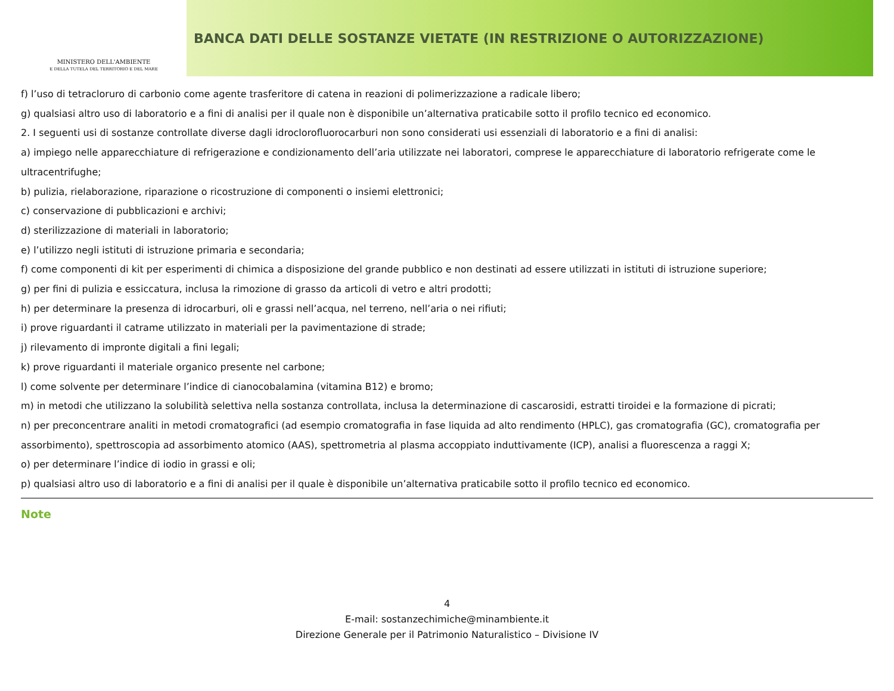MINISTERO DELL'AMBIENTE
E DELLA TUTELA DEL TERRITORIO E DEL MARE
BANCA DATI DELLE SOSTANZE VIETATE (IN RESTRIZIONE O AUTORIZZAZIONE)
f) l’uso di tetracloruro di carbonio come agente trasferitore di catena in reazioni di polimerizzazione a radicale libero;
g) qualsiasi altro uso di laboratorio e a fini di analisi per il quale non è disponibile un’alternativa praticabile sotto il profilo tecnico ed economico.
2. I seguenti usi di sostanze controllate diverse dagli idroclorofluorocarburi non sono considerati usi essenziali di laboratorio e a fini di analisi:
a) impiego nelle apparecchiature di refrigerazione e condizionamento dell’aria utilizzate nei laboratori, comprese le apparecchiature di laboratorio refrigerate come le ultracentrifughe;
b) pulizia, rielaborazione, riparazione o ricostruzione di componenti o insiemi elettronici;
c) conservazione di pubblicazioni e archivi;
d) sterilizzazione di materiali in laboratorio;
e) l’utilizzo negli istituti di istruzione primaria e secondaria;
f) come componenti di kit per esperimenti di chimica a disposizione del grande pubblico e non destinati ad essere utilizzati in istituti di istruzione superiore;
g) per fini di pulizia e essiccatura, inclusa la rimozione di grasso da articoli di vetro e altri prodotti;
h) per determinare la presenza di idrocarburi, oli e grassi nell’acqua, nel terreno, nell’aria o nei rifiuti;
i) prove riguardanti il catrame utilizzato in materiali per la pavimentazione di strade;
j) rilevamento di impronte digitali a fini legali;
k) prove riguardanti il materiale organico presente nel carbone;
l) come solvente per determinare l’indice di cianocobalamina (vitamina B12) e bromo;
m) in metodi che utilizzano la solubilità selettiva nella sostanza controllata, inclusa la determinazione di cascarosidi, estratti tiroidei e la formazione di picrati;
n) per preconcentrare analiti in metodi cromatografici (ad esempio cromatografia in fase liquida ad alto rendimento (HPLC), gas cromatografia (GC), cromatografia per
assorbimento), spettroscopia ad assorbimento atomico (AAS), spettrometria al plasma accoppiato induttivamente (ICP), analisi a fluorescenza a raggi X;
o) per determinare l’indice di iodio in grassi e oli;
p) qualsiasi altro uso di laboratorio e a fini di analisi per il quale è disponibile un’alternativa praticabile sotto il profilo tecnico ed economico.
Note
4
E-mail: sostanzechimiche@minambiente.it
Direzione Generale per il Patrimonio Naturalistico – Divisione IV